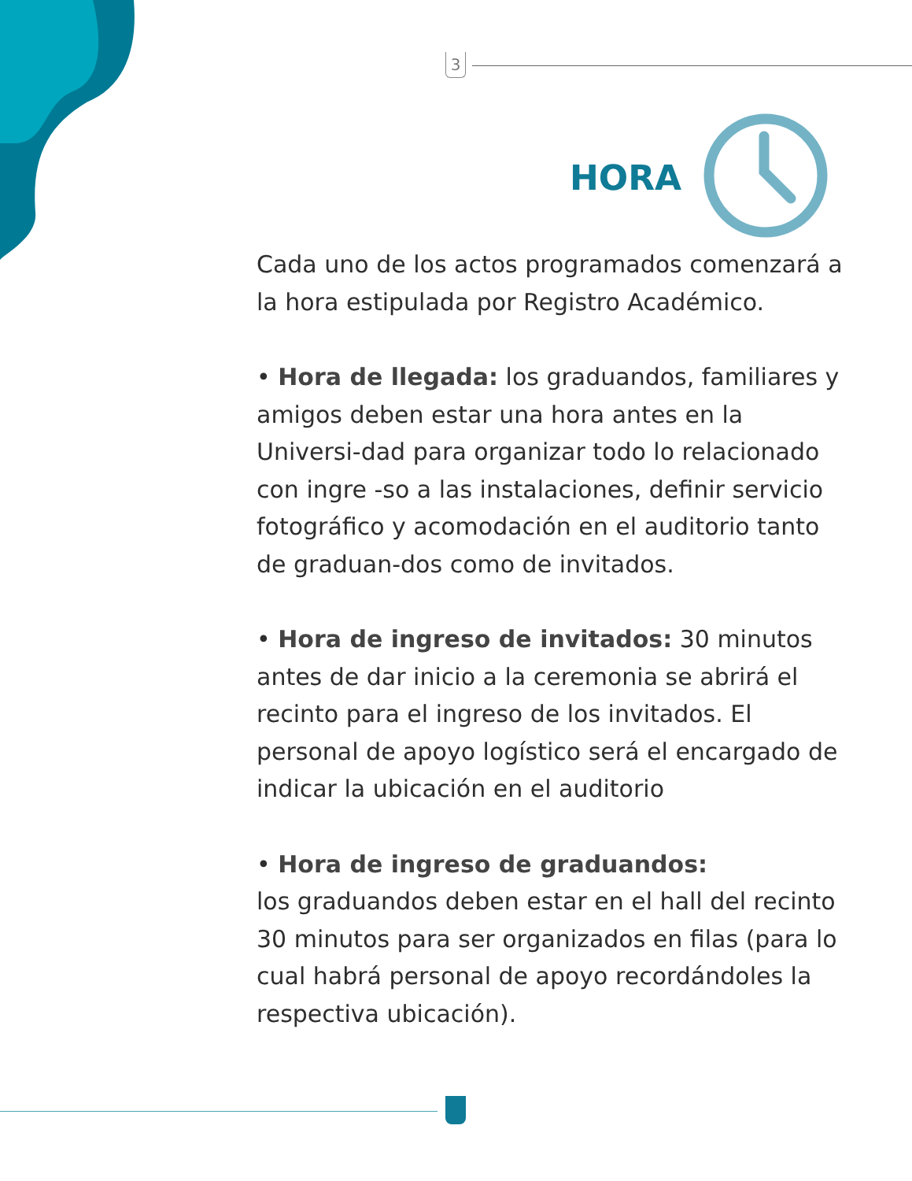3
HORA
Cada uno de los actos programados comenzará a la hora estipulada por Registro Académico.
• Hora de llegada: los graduandos, familiares y amigos deben estar una hora antes en la Universi-dad para organizar todo lo relacionado con ingre -so a las instalaciones, definir servicio fotográfico y acomodación en el auditorio tanto de graduan-dos como de invitados.
• Hora de ingreso de invitados: 30 minutos antes de dar inicio a la ceremonia se abrirá el recinto para el ingreso de los invitados. El personal de apoyo logístico será el encargado de indicar la ubicación en el auditorio
• Hora de ingreso de graduandos:
los graduandos deben estar en el hall del recinto 30 minutos para ser organizados en filas (para lo cual habrá personal de apoyo recordándoles la respectiva ubicación).